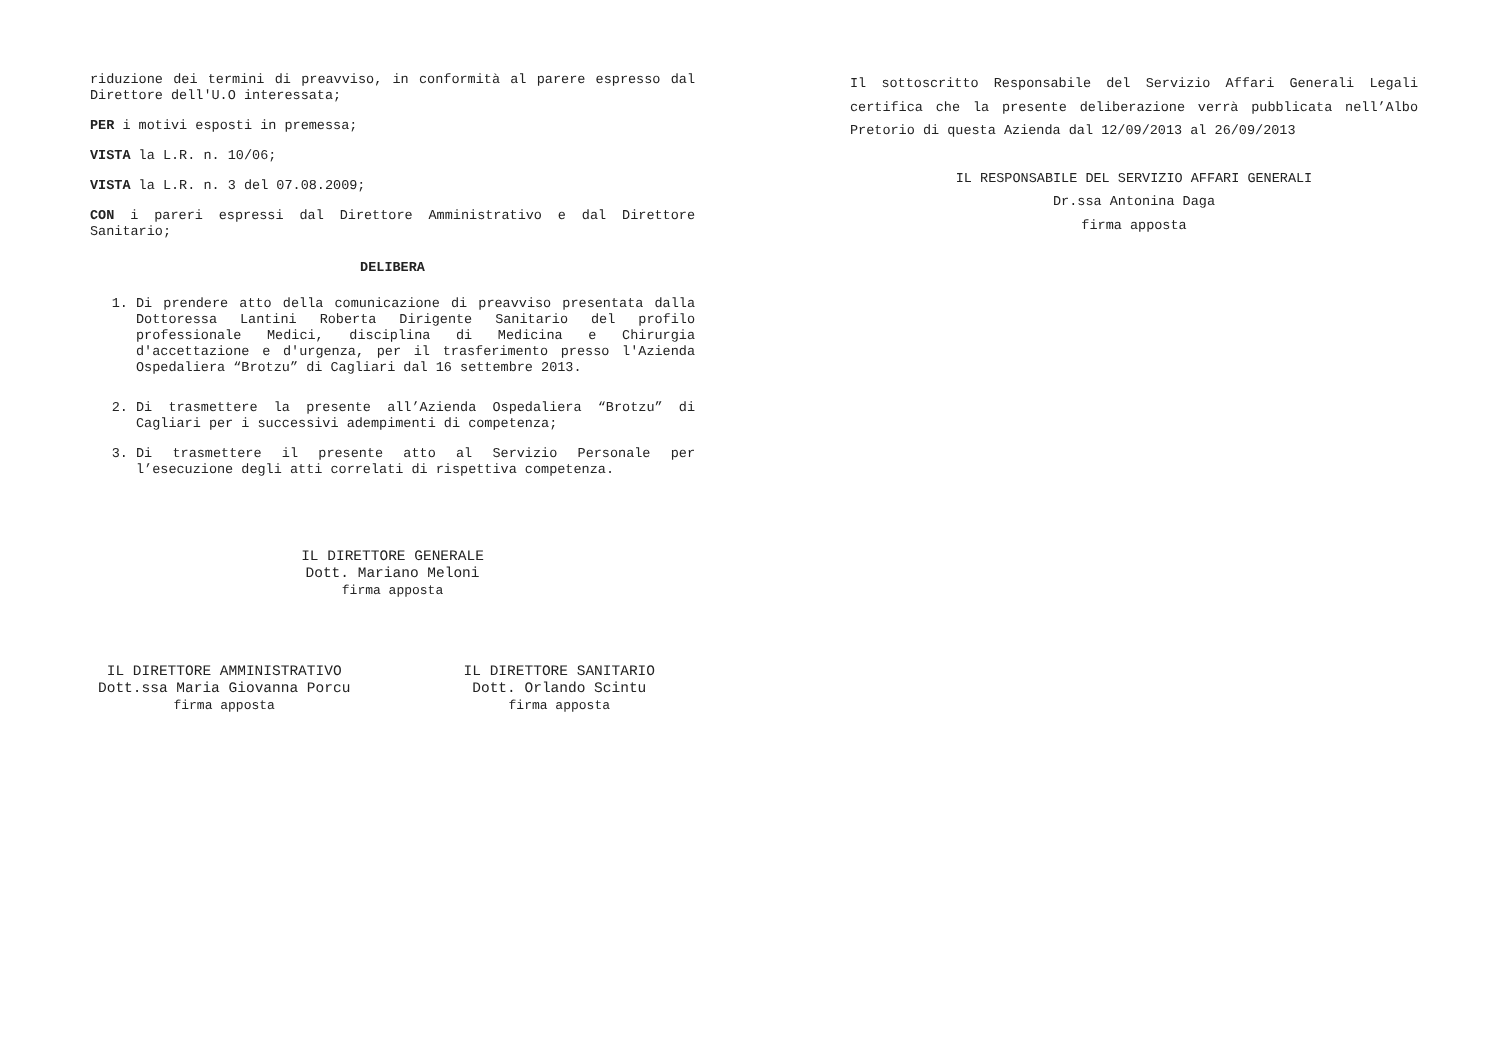riduzione dei termini di preavviso, in conformità al parere espresso dal Direttore dell'U.O interessata;
PER i motivi esposti in premessa;
VISTA la L.R. n. 10/06;
VISTA la L.R. n. 3 del 07.08.2009;
CON i pareri espressi dal Direttore Amministrativo e dal Direttore Sanitario;
DELIBERA
1. Di prendere atto della comunicazione di preavviso presentata dalla Dottoressa Lantini Roberta Dirigente Sanitario del profilo professionale Medici, disciplina di Medicina e Chirurgia d'accettazione e d'urgenza, per il trasferimento presso l'Azienda Ospedaliera “Brotzu” di Cagliari dal 16 settembre 2013.
2. Di trasmettere la presente all’Azienda Ospedaliera “Brotzu” di Cagliari per i successivi adempimenti di competenza;
3. Di trasmettere il presente atto al Servizio Personale per l’esecuzione degli atti correlati di rispettiva competenza.
IL DIRETTORE GENERALE
Dott. Mariano Meloni
firma apposta
IL DIRETTORE AMMINISTRATIVO
Dott.ssa Maria Giovanna Porcu
firma apposta
IL DIRETTORE SANITARIO
Dott. Orlando Scintu
firma apposta
Il sottoscritto Responsabile del Servizio Affari Generali Legali certifica che la presente deliberazione verrà pubblicata nell’Albo Pretorio di questa Azienda dal 12/09/2013 al 26/09/2013
IL RESPONSABILE DEL SERVIZIO AFFARI GENERALI
Dr.ssa Antonina Daga
firma apposta